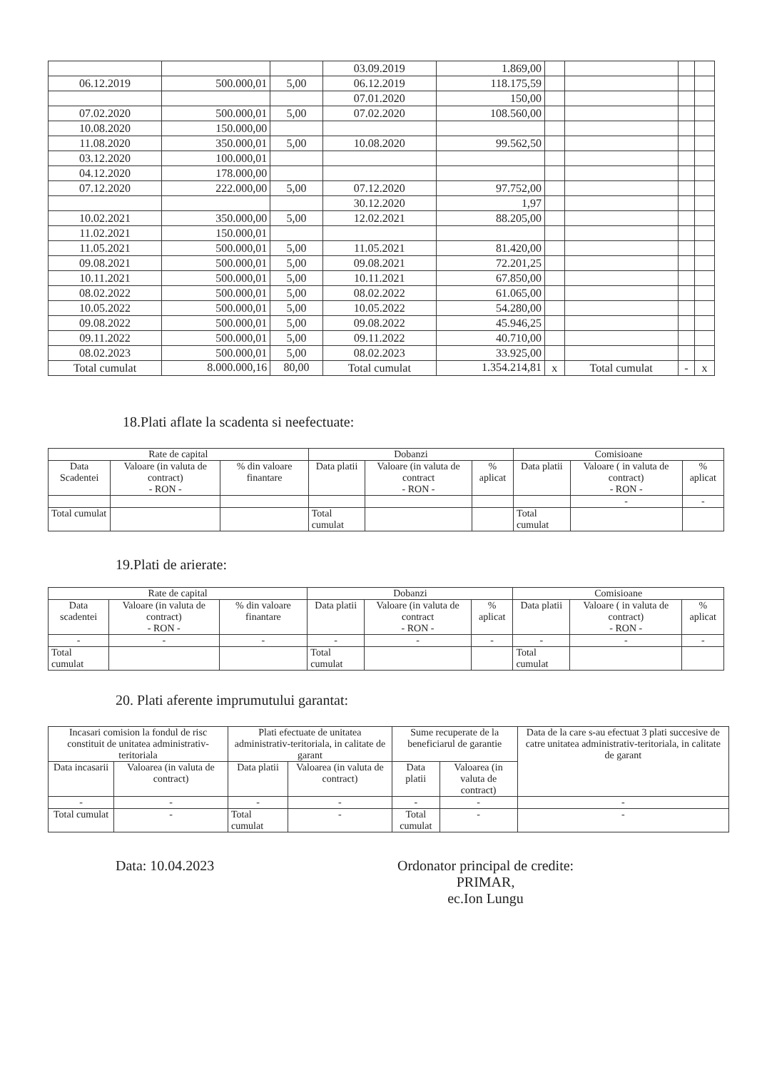| | | | 03.09.2019 | 1.869,00 | | | | |
| 06.12.2019 | 500.000,01 | 5,00 | 06.12.2019 | 118.175,59 | | | | |
| | | | 07.01.2020 | 150,00 | | | | |
| 07.02.2020 | 500.000,01 | 5,00 | 07.02.2020 | 108.560,00 | | | | |
| 10.08.2020 | 150.000,00 | | | | | | | |
| 11.08.2020 | 350.000,01 | 5,00 | 10.08.2020 | 99.562,50 | | | | |
| 03.12.2020 | 100.000,01 | | | | | | | |
| 04.12.2020 | 178.000,00 | | | | | | | |
| 07.12.2020 | 222.000,00 | 5,00 | 07.12.2020 | 97.752,00 | | | | |
| | | | 30.12.2020 | 1,97 | | | | |
| 10.02.2021 | 350.000,00 | 5,00 | 12.02.2021 | 88.205,00 | | | | |
| 11.02.2021 | 150.000,01 | | | | | | | |
| 11.05.2021 | 500.000,01 | 5,00 | 11.05.2021 | 81.420,00 | | | | |
| 09.08.2021 | 500.000,01 | 5,00 | 09.08.2021 | 72.201,25 | | | | |
| 10.11.2021 | 500.000,01 | 5,00 | 10.11.2021 | 67.850,00 | | | | |
| 08.02.2022 | 500.000,01 | 5,00 | 08.02.2022 | 61.065,00 | | | | |
| 10.05.2022 | 500.000,01 | 5,00 | 10.05.2022 | 54.280,00 | | | | |
| 09.08.2022 | 500.000,01 | 5,00 | 09.08.2022 | 45.946,25 | | | | |
| 09.11.2022 | 500.000,01 | 5,00 | 09.11.2022 | 40.710,00 | | | | |
| 08.02.2023 | 500.000,01 | 5,00 | 08.02.2023 | 33.925,00 | | | | |
| Total cumulat | 8.000.000,16 | 80,00 | Total cumulat | 1.354.214,81 | x | Total cumulat | - | x |
18.Plati aflate la scadenta si neefectuate:
| Rate de capital | | | Dobanzi | | | Comisioane | | |
| --- | --- | --- | --- | --- | --- | --- | --- | --- |
| Data Scadentei | Valoare (in valuta de contract) - RON - | % din valoare finantare | Data platii | Valoare (in valuta de contract - RON - | % aplicat | Data platii | Valoare ( in valuta de contract) - RON - | % aplicat |
| | | | | | | | - | - |
| Total cumulat | | | Total cumulat | | | Total cumulat | | |
19.Plati de arierate:
| Rate de capital | | | Dobanzi | | | Comisioane | | |
| --- | --- | --- | --- | --- | --- | --- | --- | --- |
| Data scadentei | Valoare (in valuta de contract) - RON - | % din valoare finantare | Data platii | Valoare (in valuta de contract - RON - | % aplicat | Data platii | Valoare ( in valuta de contract) - RON - | % aplicat |
| - | - | - | - | - | - | - | - | - |
| Total cumulat | | | Total cumulat | | | Total cumulat | | |
20. Plati aferente imprumutului garantat:
| Incasari comision la fondul de risc constituit de unitatea administrativ-teritoriala | | Plati efectuate de unitatea administrativ-teritoriala, in calitate de garant | | Sume recuperate de la beneficiarul de garantie | | Data de la care s-au efectuat 3 plati succesive de catre unitatea administrativ-teritoriala, in calitate de garant |
| --- | --- | --- | --- | --- | --- | --- |
| Data incasarii | Valoarea (in valuta de contract) | Data platii | Valoarea (in valuta de contract) | Data platii | Valoarea (in valuta de contract) | |
| - | - | - | - | - | - | - |
| Total cumulat | - | Total cumulat | - | Total cumulat | - | - |
Data: 10.04.2023 Ordonator principal de credite:
PRIMAR,
ec.Ion Lungu